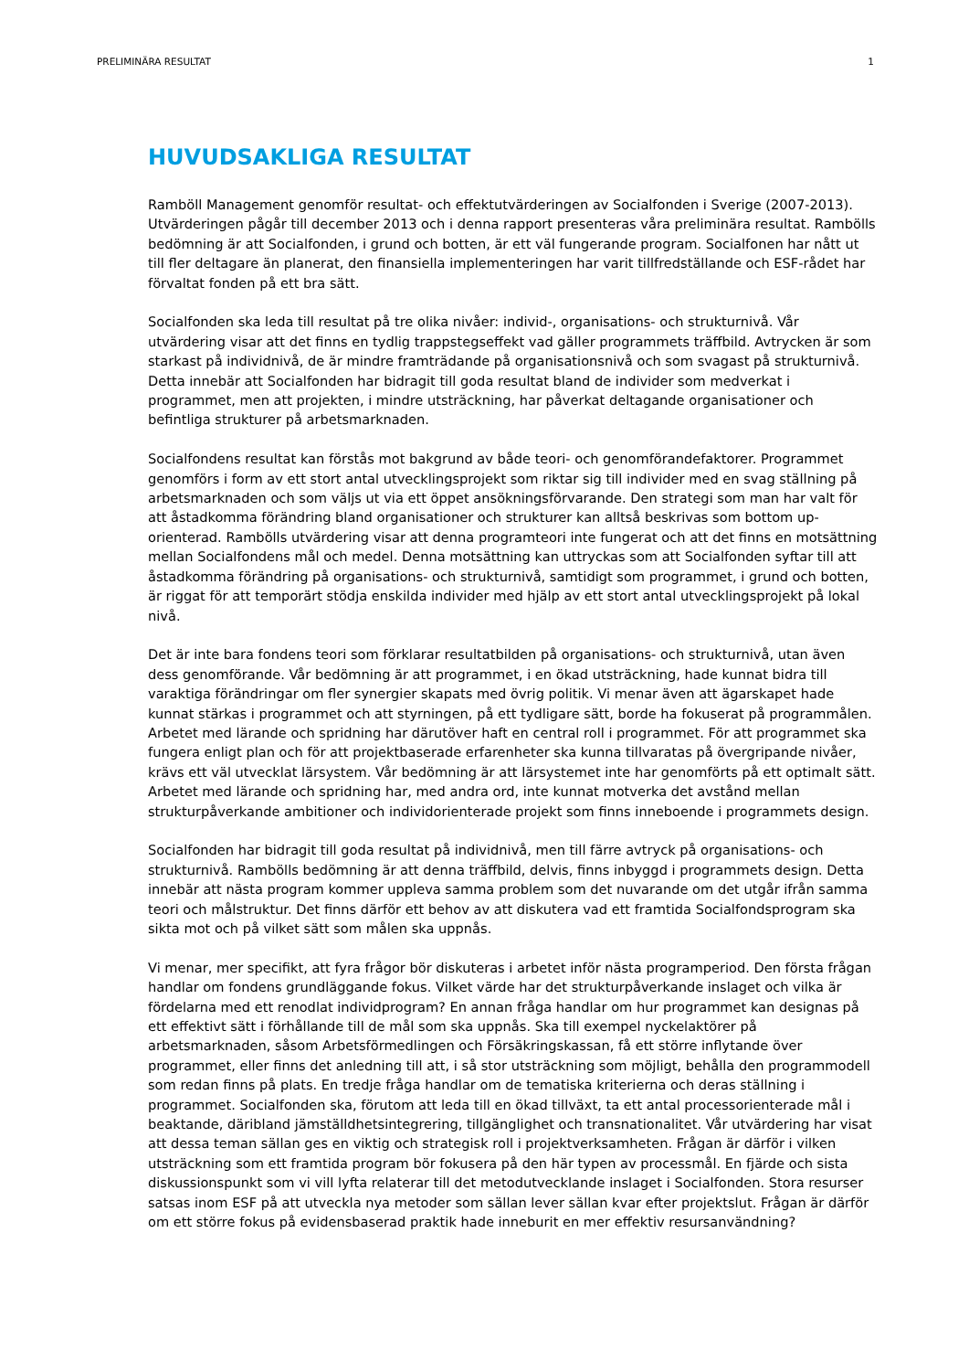PRELIMINÄRA RESULTAT 1
HUVUDSAKLIGA RESULTAT
Ramböll Management genomför resultat- och effektutvärderingen av Socialfonden i Sverige (2007-2013). Utvärderingen pågår till december 2013 och i denna rapport presenteras våra preliminära resultat. Rambölls bedömning är att Socialfonden, i grund och botten, är ett väl fungerande program. Socialfonen har nått ut till fler deltagare än planerat, den finansiella implementeringen har varit tillfredställande och ESF-rådet har förvaltat fonden på ett bra sätt.
Socialfonden ska leda till resultat på tre olika nivåer: individ-, organisations- och strukturnivå. Vår utvärdering visar att det finns en tydlig trappstegseffekt vad gäller programmets träffbild. Avtrycken är som starkast på individnivå, de är mindre framträdande på organisationsnivå och som svagast på strukturnivå. Detta innebär att Socialfonden har bidragit till goda resultat bland de individer som medverkat i programmet, men att projekten, i mindre utsträckning, har påverkat deltagande organisationer och befintliga strukturer på arbetsmarknaden.
Socialfondens resultat kan förstås mot bakgrund av både teori- och genomförandefaktorer. Programmet genomförs i form av ett stort antal utvecklingsprojekt som riktar sig till individer med en svag ställning på arbetsmarknaden och som väljs ut via ett öppet ansökningsförvarande. Den strategi som man har valt för att åstadkomma förändring bland organisationer och strukturer kan alltså beskrivas som bottom up-orienterad. Rambölls utvärdering visar att denna programteori inte fungerat och att det finns en motsättning mellan Socialfondens mål och medel. Denna motsättning kan uttryckas som att Socialfonden syftar till att åstadkomma förändring på organisations- och strukturnivå, samtidigt som programmet, i grund och botten, är riggat för att temporärt stödja enskilda individer med hjälp av ett stort antal utvecklingsprojekt på lokal nivå.
Det är inte bara fondens teori som förklarar resultatbilden på organisations- och strukturnivå, utan även dess genomförande. Vår bedömning är att programmet, i en ökad utsträckning, hade kunnat bidra till varaktiga förändringar om fler synergier skapats med övrig politik. Vi menar även att ägarskapet hade kunnat stärkas i programmet och att styrningen, på ett tydligare sätt, borde ha fokuserat på programmålen. Arbetet med lärande och spridning har därutöver haft en central roll i programmet. För att programmet ska fungera enligt plan och för att projektbaserade erfarenheter ska kunna tillvaratas på övergripande nivåer, krävs ett väl utvecklat lärsystem. Vår bedömning är att lärsystemet inte har genomförts på ett optimalt sätt. Arbetet med lärande och spridning har, med andra ord, inte kunnat motverka det avstånd mellan strukturpåverkande ambitioner och individorienterade projekt som finns inneboende i programmets design.
Socialfonden har bidragit till goda resultat på individnivå, men till färre avtryck på organisations- och strukturnivå. Rambölls bedömning är att denna träffbild, delvis, finns inbyggd i programmets design. Detta innebär att nästa program kommer uppleva samma problem som det nuvarande om det utgår ifrån samma teori och målstruktur. Det finns därför ett behov av att diskutera vad ett framtida Socialfondsprogram ska sikta mot och på vilket sätt som målen ska uppnås.
Vi menar, mer specifikt, att fyra frågor bör diskuteras i arbetet inför nästa programperiod. Den första frågan handlar om fondens grundläggande fokus. Vilket värde har det strukturpåverkande inslaget och vilka är fördelarna med ett renodlat individprogram? En annan fråga handlar om hur programmet kan designas på ett effektivt sätt i förhållande till de mål som ska uppnås. Ska till exempel nyckelaktörer på arbetsmarknaden, såsom Arbetsförmedlingen och Försäkringskassan, få ett större inflytande över programmet, eller finns det anledning till att, i så stor utsträckning som möjligt, behålla den programmodell som redan finns på plats. En tredje fråga handlar om de tematiska kriterierna och deras ställning i programmet. Socialfonden ska, förutom att leda till en ökad tillväxt, ta ett antal processorienterade mål i beaktande, däribland jämställdhetsintegrering, tillgänglighet och transnationalitet. Vår utvärdering har visat att dessa teman sällan ges en viktig och strategisk roll i projektverksamheten. Frågan är därför i vilken utsträckning som ett framtida program bör fokusera på den här typen av processmål. En fjärde och sista diskussionspunkt som vi vill lyfta relaterar till det metodutvecklande inslaget i Socialfonden. Stora resurser satsas inom ESF på att utveckla nya metoder som sällan lever sällan kvar efter projektslut. Frågan är därför om ett större fokus på evidensbaserad praktik hade inneburit en mer effektiv resursanvändning?